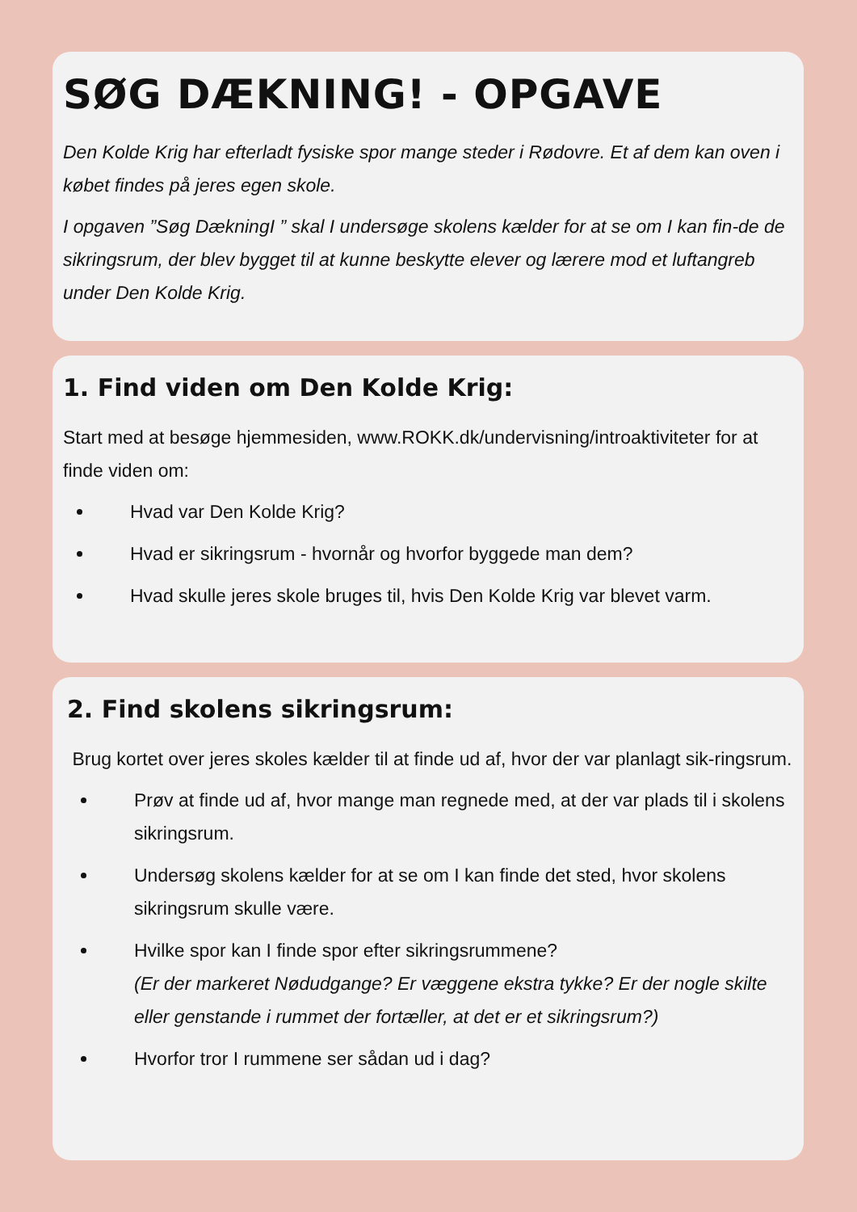SØG DÆKNING! - OPGAVE
Den Kolde Krig har efterladt fysiske spor mange steder i Rødovre. Et af dem kan oven i købet findes på jeres egen skole.
I opgaven ”Søg DækningI ” skal I undersøge skolens kælder for at se om I kan fin-de de sikringsrum, der blev bygget til at kunne beskytte elever og lærere mod et luftangreb under Den Kolde Krig.
1. Find viden om Den Kolde Krig:
Start med at besøge hjemmesiden, www.ROKK.dk/undervisning/introaktiviteter for at finde viden om:
Hvad var Den Kolde Krig?
Hvad er sikringsrum - hvornår og hvorfor byggede man dem?
Hvad skulle jeres skole bruges til, hvis Den Kolde Krig var blevet varm.
2. Find skolens sikringsrum:
Brug kortet over jeres skoles kælder til at finde ud af, hvor der var planlagt sik-ringsrum.
Prøv at finde ud af, hvor mange man regnede med, at der var plads til i skolens sikringsrum.
Undersøg skolens kælder for at se om I kan finde det sted, hvor skolens sikringsrum skulle være.
Hvilke spor kan I finde spor efter sikringsrummene?
(Er der markeret Nødudgange? Er væggene ekstra tykke? Er der nogle skilte eller genstande i rummet der fortæller, at det er et sikringsrum?)
Hvorfor tror I rummene ser sådan ud i dag?